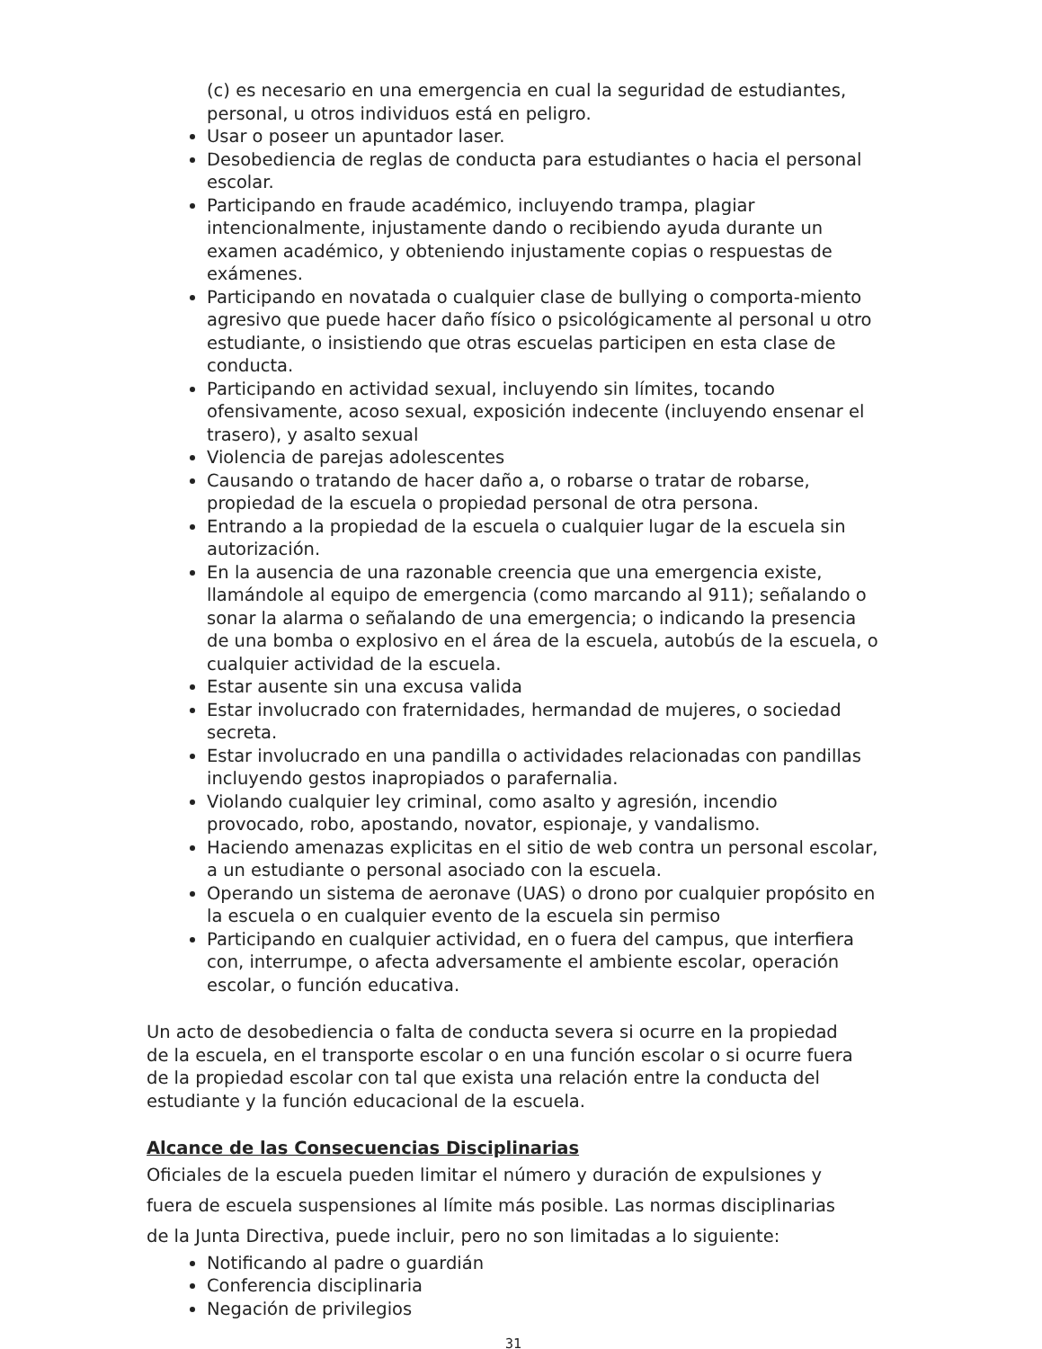(c) es necesario en una emergencia en cual la seguridad de estudiantes, personal, u otros individuos está en peligro.
Usar o poseer un apuntador laser.
Desobediencia de reglas de conducta para estudiantes o hacia el personal escolar.
Participando en fraude académico, incluyendo trampa, plagiar intencionalmente, injustamente dando o recibiendo ayuda durante un examen académico, y obteniendo injustamente copias o respuestas de exámenes.
Participando en novatada o cualquier clase de bullying o comporta-miento agresivo que puede hacer daño físico o psicológicamente al personal u otro estudiante, o insistiendo que otras escuelas participen en esta clase de conducta.
Participando en actividad sexual, incluyendo sin límites, tocando ofensivamente, acoso sexual, exposición indecente (incluyendo ensenar el trasero), y asalto sexual
Violencia de parejas adolescentes
Causando o tratando de hacer daño a, o robarse o tratar de robarse, propiedad de la escuela o propiedad personal de otra persona.
Entrando a la propiedad de la escuela o cualquier lugar de la escuela sin autorización.
En la ausencia de una razonable creencia que una emergencia existe, llamándole al equipo de emergencia (como marcando al 911); señalando o sonar la alarma o señalando de una emergencia; o indicando la presencia de una bomba o explosivo en el área de la escuela, autobús de la escuela, o cualquier actividad de la escuela.
Estar ausente sin una excusa valida
Estar involucrado con fraternidades, hermandad de mujeres, o sociedad secreta.
Estar involucrado en una pandilla o actividades relacionadas con pandillas incluyendo gestos inapropiados o parafernalia.
Violando cualquier ley criminal, como asalto y agresión, incendio provocado, robo, apostando, novator, espionaje, y vandalismo.
Haciendo amenazas explicitas en el sitio de web contra un personal escolar, a un estudiante o personal asociado con la escuela.
Operando un sistema de aeronave (UAS) o drono por cualquier propósito en la escuela o en cualquier evento de la escuela sin permiso
Participando en cualquier actividad, en o fuera del campus, que interfiera con, interrumpe, o afecta adversamente el ambiente escolar, operación escolar, o función educativa.
Un acto de desobediencia o falta de conducta severa si ocurre en la propiedad de la escuela, en el transporte escolar o en una función escolar o si ocurre fuera de la propiedad escolar con tal que exista una relación entre la conducta del estudiante y la función educacional de la escuela.
Alcance de las Consecuencias Disciplinarias
Oficiales de la escuela pueden limitar el número y duración de expulsiones y fuera de escuela suspensiones al límite más posible. Las normas disciplinarias de la Junta Directiva, puede incluir, pero no son limitadas a lo siguiente:
Notificando al padre o guardián
Conferencia disciplinaria
Negación de privilegios
31